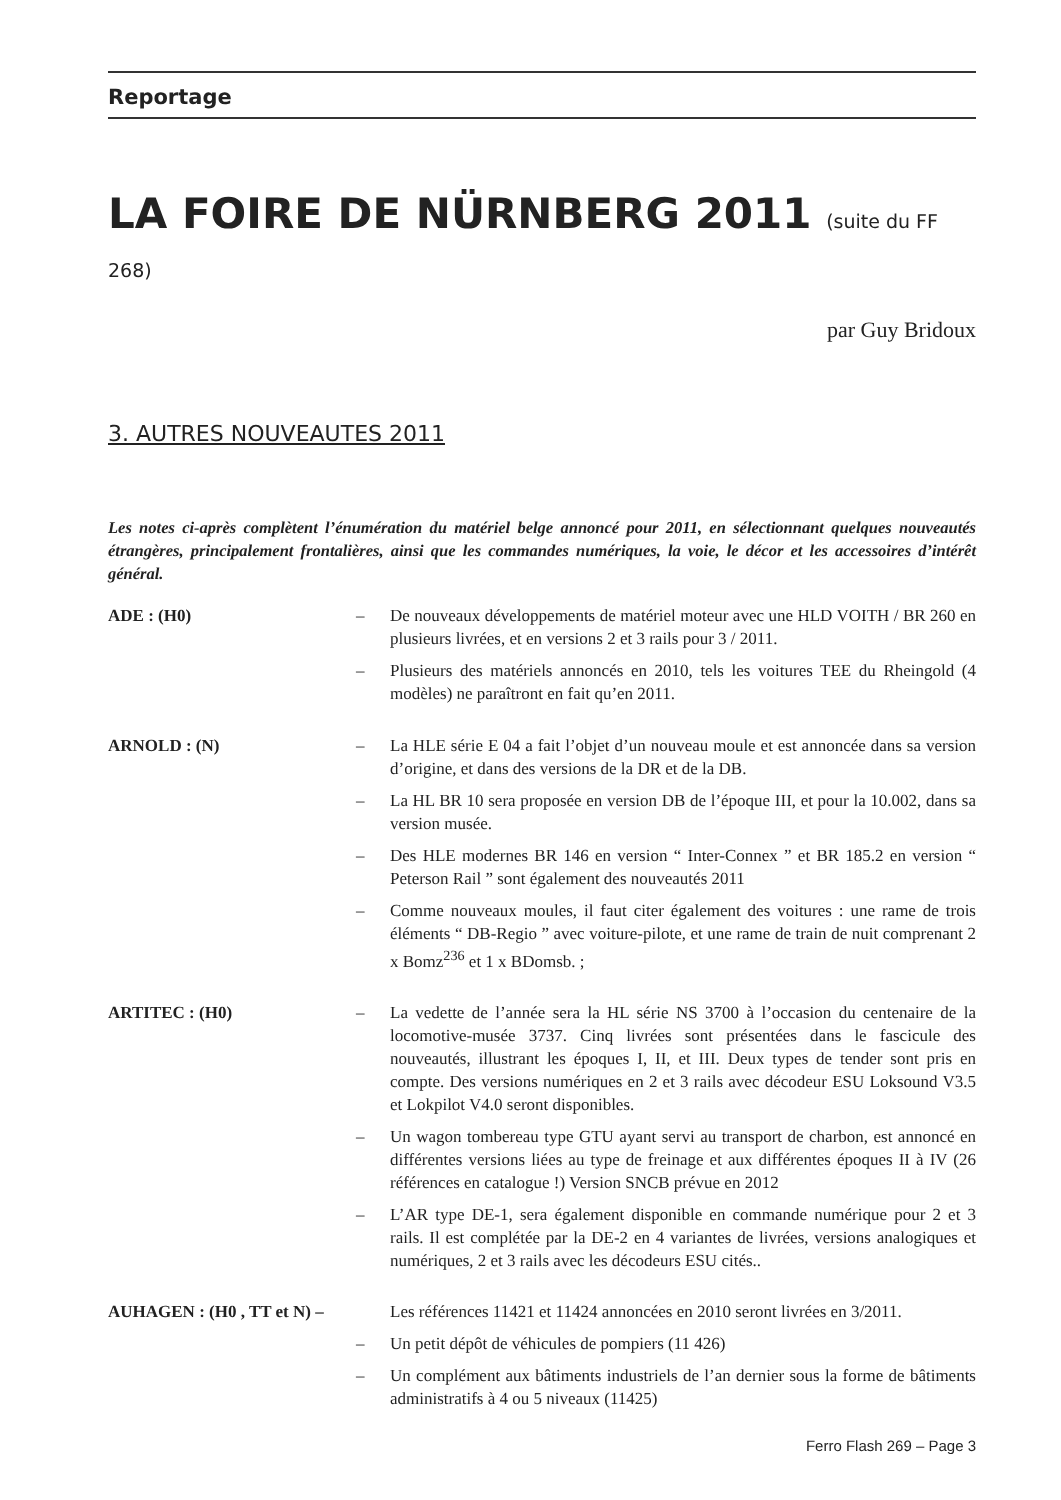Reportage
LA FOIRE DE NÜRNBERG 2011 (suite du FF 268)
par Guy Bridoux
3. AUTRES NOUVEAUTES 2011
Les notes ci-après complètent l’énumération du matériel belge annoncé pour 2011, en sélectionnant quelques nouveautés étrangères, principalement frontalières, ainsi que les commandes numériques, la voie, le décor et les accessoires d’intérêt général.
ADE : (H0) – De nouveaux développements de matériel moteur avec une HLD VOITH / BR 260 en plusieurs livrées, et en versions 2 et 3 rails pour 3 / 2011.
– Plusieurs des matériels annoncés en 2010, tels les voitures TEE du Rheingold (4 modèles) ne paraîtront en fait qu’en 2011.
ARNOLD : (N) – La HLE série E 04 a fait l’objet d’un nouveau moule et est annoncée dans sa version d’origine, et dans des versions de la DR et de la DB.
– La HL BR 10 sera proposée en version DB de l’époque III, et pour la 10.002, dans sa version musée.
– Des HLE modernes BR 146 en version “ Inter-Connex ” et BR 185.2 en version “ Peterson Rail ” sont également des nouveautés 2011
– Comme nouveaux moules, il faut citer également des voitures : une rame de trois éléments “ DB-Regio ” avec voiture-pilote, et une rame de train de nuit comprenant 2 x Bomz<sup>236</sup> et 1 x BDomsb. ;
ARTITEC : (H0) – La vedette de l’année sera la HL série NS 3700 à l’occasion du centenaire de la locomotive-musée 3737. Cinq livrées sont présentées dans le fascicule des nouveautés, illustrant les époques I, II, et III. Deux types de tender sont pris en compte. Des versions numériques en 2 et 3 rails avec décodeur ESU Loksound V3.5 et Lokpilot V4.0 seront disponibles.
– Un wagon tombereau type GTU ayant servi au transport de charbon, est annoncé en différentes versions liées au type de freinage et aux différentes époques II à IV (26 références en catalogue !) Version SNCB prévue en 2012
– L’AR type DE-1, sera également disponible en commande numérique pour 2 et 3 rails. Il est complétée par la DE-2 en 4 variantes de livrées, versions analogiques et numériques, 2 et 3 rails avec les décodeurs ESU cités..
AUHAGEN : (H0 , TT et N) –
Les références 11421 et 11424 annoncées en 2010 seront livrées en 3/2011.
– Un petit dépôt de véhicules de pompiers (11 426)
– Un complément aux bâtiments industriels de l’an dernier sous la forme de bâtiments administratifs à 4 ou 5 niveaux (11425)
Ferro Flash 269 – Page 3